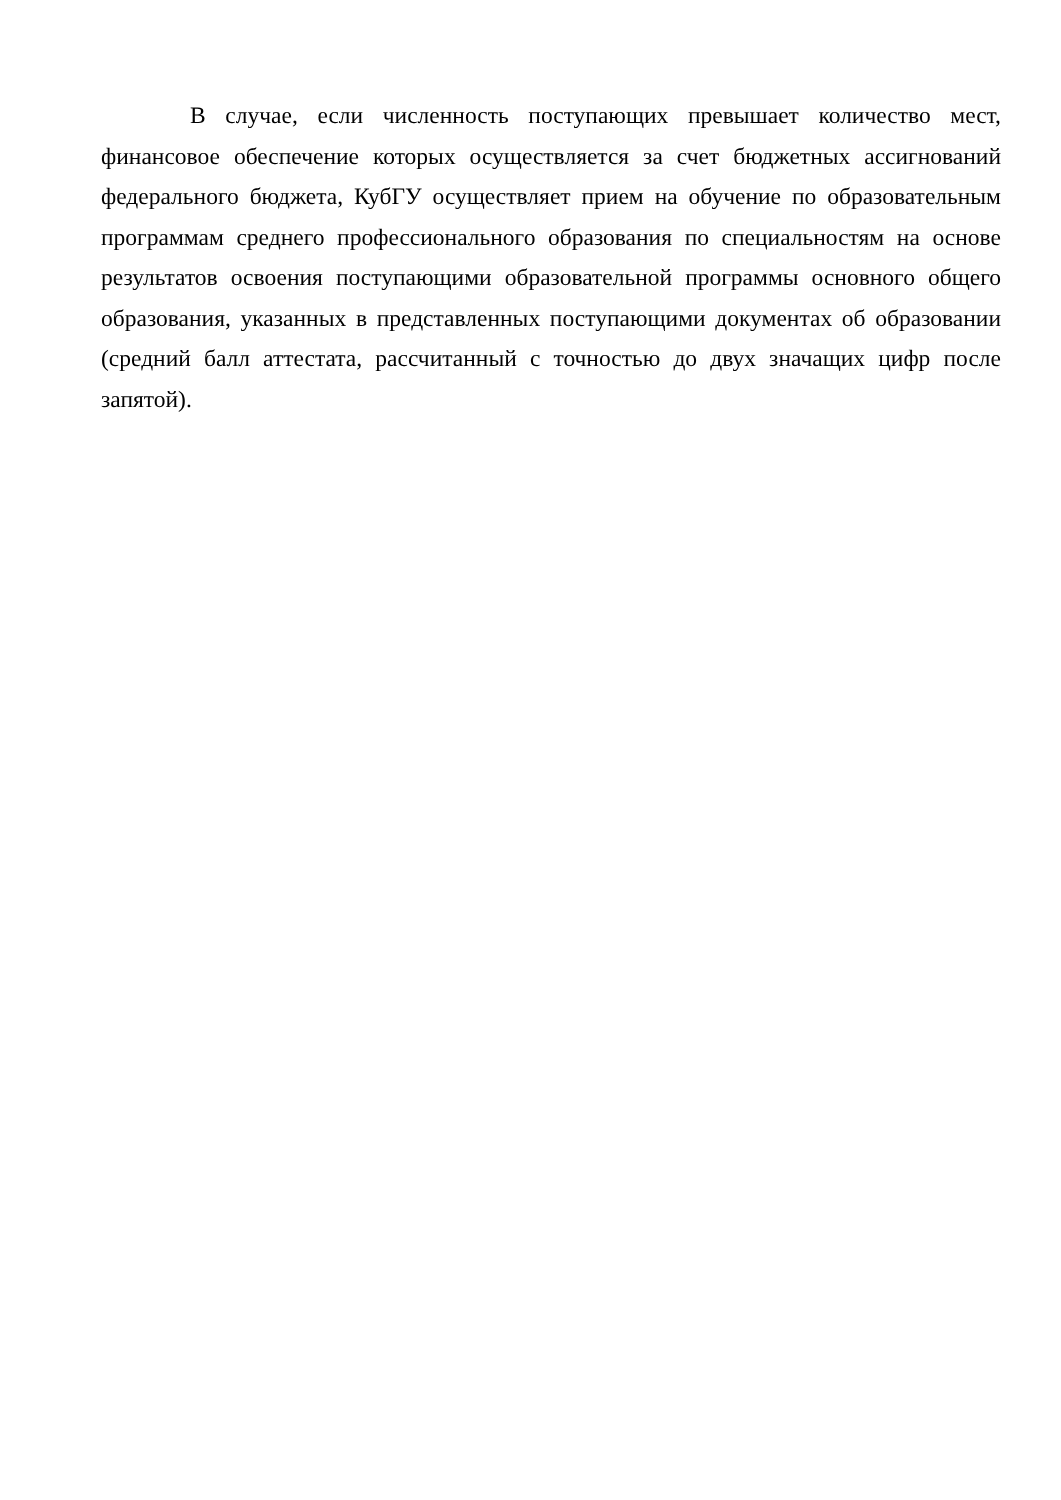В случае, если численность поступающих превышает количество мест, финансовое обеспечение которых осуществляется за счет бюджетных ассигнований федерального бюджета, КубГУ осуществляет прием на обучение по образовательным программам среднего профессионального образования по специальностям на основе результатов освоения поступающими образовательной программы основного общего образования, указанных в представленных поступающими документах об образовании (средний балл аттестата, рассчитанный с точностью до двух значащих цифр после запятой).